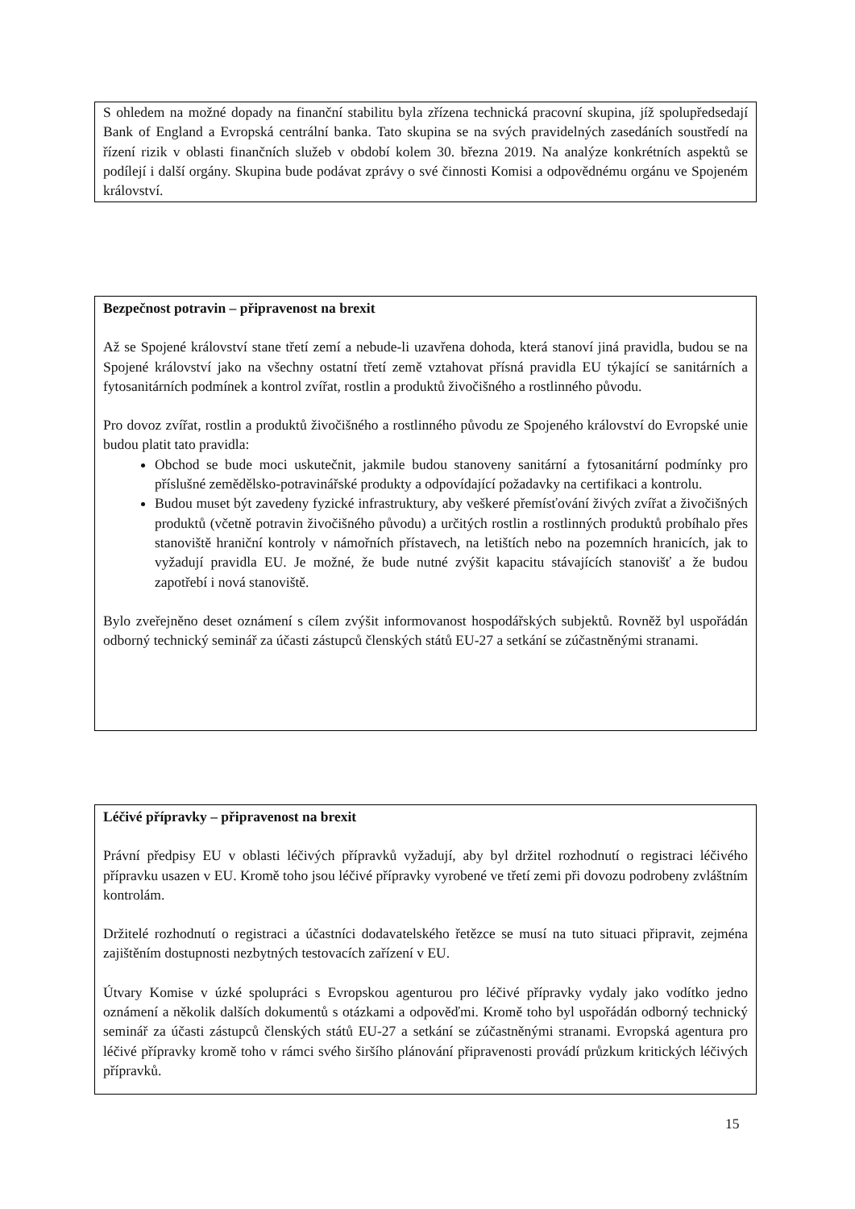S ohledem na možné dopady na finanční stabilitu byla zřízena technická pracovní skupina, jíž spolupředsedají Bank of England a Evropská centrální banka. Tato skupina se na svých pravidelných zasedáních soustředí na řízení rizik v oblasti finančních služeb v období kolem 30. března 2019. Na analýze konkrétních aspektů se podílejí i další orgány. Skupina bude podávat zprávy o své činnosti Komisi a odpovědnému orgánu ve Spojeném království.
Bezpečnost potravin – připravenost na brexit
Až se Spojené království stane třetí zemí a nebude-li uzavřena dohoda, která stanoví jiná pravidla, budou se na Spojené království jako na všechny ostatní třetí země vztahovat přísná pravidla EU týkající se sanitárních a fytosanitárních podmínek a kontrol zvířat, rostlin a produktů živočišného a rostlinného původu.
Pro dovoz zvířat, rostlin a produktů živočišného a rostlinného původu ze Spojeného království do Evropské unie budou platit tato pravidla:
Obchod se bude moci uskutečnit, jakmile budou stanoveny sanitární a fytosanitární podmínky pro příslušné zemědělsko-potravinářské produkty a odpovídající požadavky na certifikaci a kontrolu.
Budou muset být zavedeny fyzické infrastruktury, aby veškeré přemísťování živých zvířat a živočišných produktů (včetně potravin živočišného původu) a určitých rostlin a rostlinných produktů probíhalo přes stanoviště hraniční kontroly v námořních přístavech, na letištích nebo na pozemních hranicích, jak to vyžadují pravidla EU. Je možné, že bude nutné zvýšit kapacitu stávajících stanovišť a že budou zapotřebí i nová stanoviště.
Bylo zveřejněno deset oznámení s cílem zvýšit informovanost hospodářských subjektů. Rovněž byl uspořádán odborný technický seminář za účasti zástupců členských států EU-27 a setkání se zúčastněnými stranami.
Léčivé přípravky – připravenost na brexit
Právní předpisy EU v oblasti léčivých přípravků vyžadují, aby byl držitel rozhodnutí o registraci léčivého přípravku usazen v EU. Kromě toho jsou léčivé přípravky vyrobené ve třetí zemi při dovozu podrobeny zvláštním kontrolám.
Držitelé rozhodnutí o registraci a účastníci dodavatelského řetězce se musí na tuto situaci připravit, zejména zajištěním dostupnosti nezbytných testovacích zařízení v EU.
Útvary Komise v úzké spolupráci s Evropskou agenturou pro léčivé přípravky vydaly jako vodítko jedno oznámení a několik dalších dokumentů s otázkami a odpověďmi. Kromě toho byl uspořádán odborný technický seminář za účasti zástupců členských států EU-27 a setkání se zúčastněnými stranami. Evropská agentura pro léčivé přípravky kromě toho v rámci svého širšího plánování připravenosti provádí průzkum kritických léčivých přípravků.
15